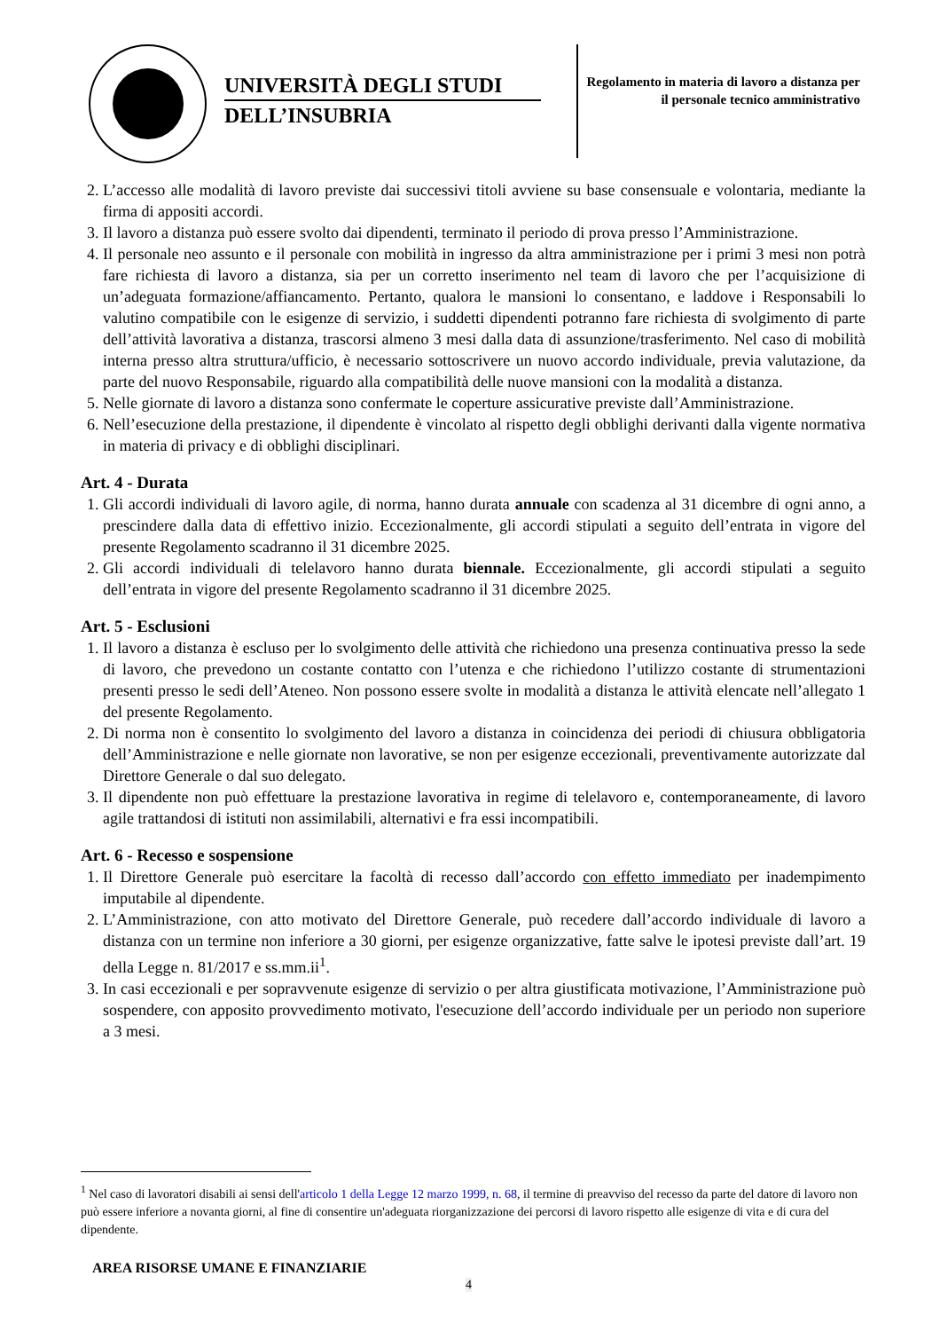UNIVERSITÀ DEGLI STUDI
DELL’INSUBRIA
Regolamento in materia di lavoro a distanza per il personale tecnico amministrativo
2. L’accesso alle modalità di lavoro previste dai successivi titoli avviene su base consensuale e volontaria, mediante la firma di appositi accordi.
3. Il lavoro a distanza può essere svolto dai dipendenti, terminato il periodo di prova presso l’Amministrazione.
4. Il personale neo assunto e il personale con mobilità in ingresso da altra amministrazione per i primi 3 mesi non potrà fare richiesta di lavoro a distanza, sia per un corretto inserimento nel team di lavoro che per l’acquisizione di un’adeguata formazione/affiancamento. Pertanto, qualora le mansioni lo consentano, e laddove i Responsabili lo valutino compatibile con le esigenze di servizio, i suddetti dipendenti potranno fare richiesta di svolgimento di parte dell’attività lavorativa a distanza, trascorsi almeno 3 mesi dalla data di assunzione/trasferimento. Nel caso di mobilità interna presso altra struttura/ufficio, è necessario sottoscrivere un nuovo accordo individuale, previa valutazione, da parte del nuovo Responsabile, riguardo alla compatibilità delle nuove mansioni con la modalità a distanza.
5. Nelle giornate di lavoro a distanza sono confermate le coperture assicurative previste dall’Amministrazione.
6. Nell’esecuzione della prestazione, il dipendente è vincolato al rispetto degli obblighi derivanti dalla vigente normativa in materia di privacy e di obblighi disciplinari.
Art. 4 - Durata
1. Gli accordi individuali di lavoro agile, di norma, hanno durata annuale con scadenza al 31 dicembre di ogni anno, a prescindere dalla data di effettivo inizio. Eccezionalmente, gli accordi stipulati a seguito dell’entrata in vigore del presente Regolamento scadranno il 31 dicembre 2025.
2. Gli accordi individuali di telelavoro hanno durata biennale. Eccezionalmente, gli accordi stipulati a seguito dell’entrata in vigore del presente Regolamento scadranno il 31 dicembre 2025.
Art. 5 - Esclusioni
1. Il lavoro a distanza è escluso per lo svolgimento delle attività che richiedono una presenza continuativa presso la sede di lavoro, che prevedono un costante contatto con l’utenza e che richiedono l’utilizzo costante di strumentazioni presenti presso le sedi dell’Ateneo. Non possono essere svolte in modalità a distanza le attività elencate nell’allegato 1 del presente Regolamento.
2. Di norma non è consentito lo svolgimento del lavoro a distanza in coincidenza dei periodi di chiusura obbligatoria dell’Amministrazione e nelle giornate non lavorative, se non per esigenze eccezionali, preventivamente autorizzate dal Direttore Generale o dal suo delegato.
3. Il dipendente non può effettuare la prestazione lavorativa in regime di telelavoro e, contemporaneamente, di lavoro agile trattandosi di istituti non assimilabili, alternativi e fra essi incompatibili.
Art. 6 - Recesso e sospensione
1. Il Direttore Generale può esercitare la facoltà di recesso dall’accordo con effetto immediato per inadempimento imputabile al dipendente.
2. L’Amministrazione, con atto motivato del Direttore Generale, può recedere dall’accordo individuale di lavoro a distanza con un termine non inferiore a 30 giorni, per esigenze organizzative, fatte salve le ipotesi previste dall’art. 19 della Legge n. 81/2017 e ss.mm.ii<sup>1</sup>.
3. In casi eccezionali e per sopravvenute esigenze di servizio o per altra giustificata motivazione, l’Amministrazione può sospendere, con apposito provvedimento motivato, l'esecuzione dell’accordo individuale per un periodo non superiore a 3 mesi.
<sup>1</sup> Nel caso di lavoratori disabili ai sensi dell'articolo 1 della Legge 12 marzo 1999, n. 68, il termine di preavviso del recesso da parte del datore di lavoro non può essere inferiore a novanta giorni, al fine di consentire un'adeguata riorganizzazione dei percorsi di lavoro rispetto alle esigenze di vita e di cura del dipendente.
AREA RISORSE UMANE E FINANZIARIE
4